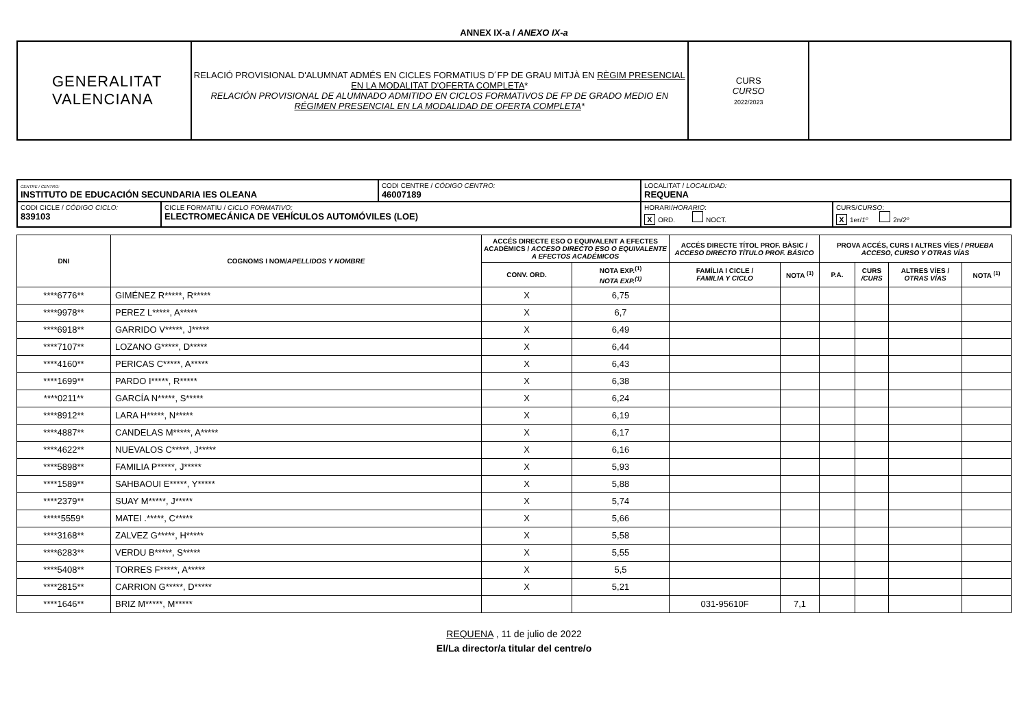ANNEX IX-a / ANEXO IX-a
| GENERALITAT VALENCIANA | RELACIÓ PROVISIONAL D'ALUMNAT ADMÉS EN CICLES FORMATIUS D´FP DE GRAU MITJÀ EN RÈGIM PRESENCIAL EN LA MODALITAT D'OFERTA COMPLETA * RELACIÓN PROVISIONAL DE ALUMNADO ADMITIDO EN CICLOS FORMATIVOS DE FP DE GRADO MEDIO EN RÉGIMEN PRESENCIAL EN LA MODALIDAD DE OFERTA COMPLETA * | CURS CURSO 2022/2023 | |
| CENTRE / CENTRO: INSTITUTO DE EDUCACIÓN SECUNDARIA IES OLEANA | | CODI CENTRE / CÓDIGO CENTRO: 46007189 | LOCALITAT / LOCALIDAD: REQUENA | |
| CODI CICLE / CÓDIGO CICLO: 839103 | CICLE FORMATIU / CICLO FORMATIVO: ELECTROMECÁNICA DE VEHÍCULOS AUTOMÓVILES (LOE) | | HORARI/ HORARIO : X ORD. NOCT. | CURS/ CURSO : X 1er/ 1º 2n/ 2º |
| DNI | COGNOMS I NOM/ APELLIDOS Y NOMBRE | ACCÉS DIRECTE ESO O EQUIVALENT A EFECTES ACADÈMICS / ACCESO DIRECTO ESO O EQUIVALENTE A EFECTOS ACADÉMICOS | | ACCÉS DIRECTE TÍTOL PROF. BÀSIC / ACCESO DIRECTO TÍTULO PROF. BÁSICO | | PROVA ACCÉS, CURS I ALTRES VÍES / PRUEBA ACCESO, CURSO Y OTRAS VÍAS | | | |
| --- | --- | --- | --- | --- | --- | --- | --- | --- | --- |
| | | CONV. ORD. | NOTA EXP.<sup>(1)</sup> NOTA EXP.<sup>(1)</sup> | FAMÍLIA I CICLE / FAMILIA Y CICLO | NOTA <sup>(1)</sup> | P.A. | CURS /CURS | ALTRES VÍES / OTRAS VÍAS | NOTA <sup>(1)</sup> |
| ****6776** | GIMÉNEZ R*****, R***** | X | 6,75 | | | | | | |
| ****9978** | PEREZ L*****, A***** | X | 6,7 | | | | | | |
| ****6918** | GARRIDO V*****, J***** | X | 6,49 | | | | | | |
| ****7107** | LOZANO G*****, D***** | X | 6,44 | | | | | | |
| ****4160** | PERICAS C*****, A***** | X | 6,43 | | | | | | |
| ****1699** | PARDO I*****, R***** | X | 6,38 | | | | | | |
| ****0211** | GARCÍA N*****, S***** | X | 6,24 | | | | | | |
| ****8912** | LARA H*****, N***** | X | 6,19 | | | | | | |
| ****4887** | CANDELAS M*****, A***** | X | 6,17 | | | | | | |
| ****4622** | NUEVALOS C*****, J***** | X | 6,16 | | | | | | |
| ****5898** | FAMILIA P*****, J***** | X | 5,93 | | | | | | |
| ****1589** | SAHBAOUI E*****, Y***** | X | 5,88 | | | | | | |
| ****2379** | SUAY M*****, J***** | X | 5,74 | | | | | | |
| *****5559* | MATEI .*****, C***** | X | 5,66 | | | | | | |
| ****3168** | ZALVEZ G*****, H***** | X | 5,58 | | | | | | |
| ****6283** | VERDU B*****, S***** | X | 5,55 | | | | | | |
| ****5408** | TORRES F*****, A***** | X | 5,5 | | | | | | |
| ****2815** | CARRION G*****, D***** | X | 5,21 | | | | | | |
| ****1646** | BRIZ M*****, M***** | | | 031-95610F | 7,1 | | | | |
REQUENA , 11 de julio de 2022
El/La director/a titular del centre/o